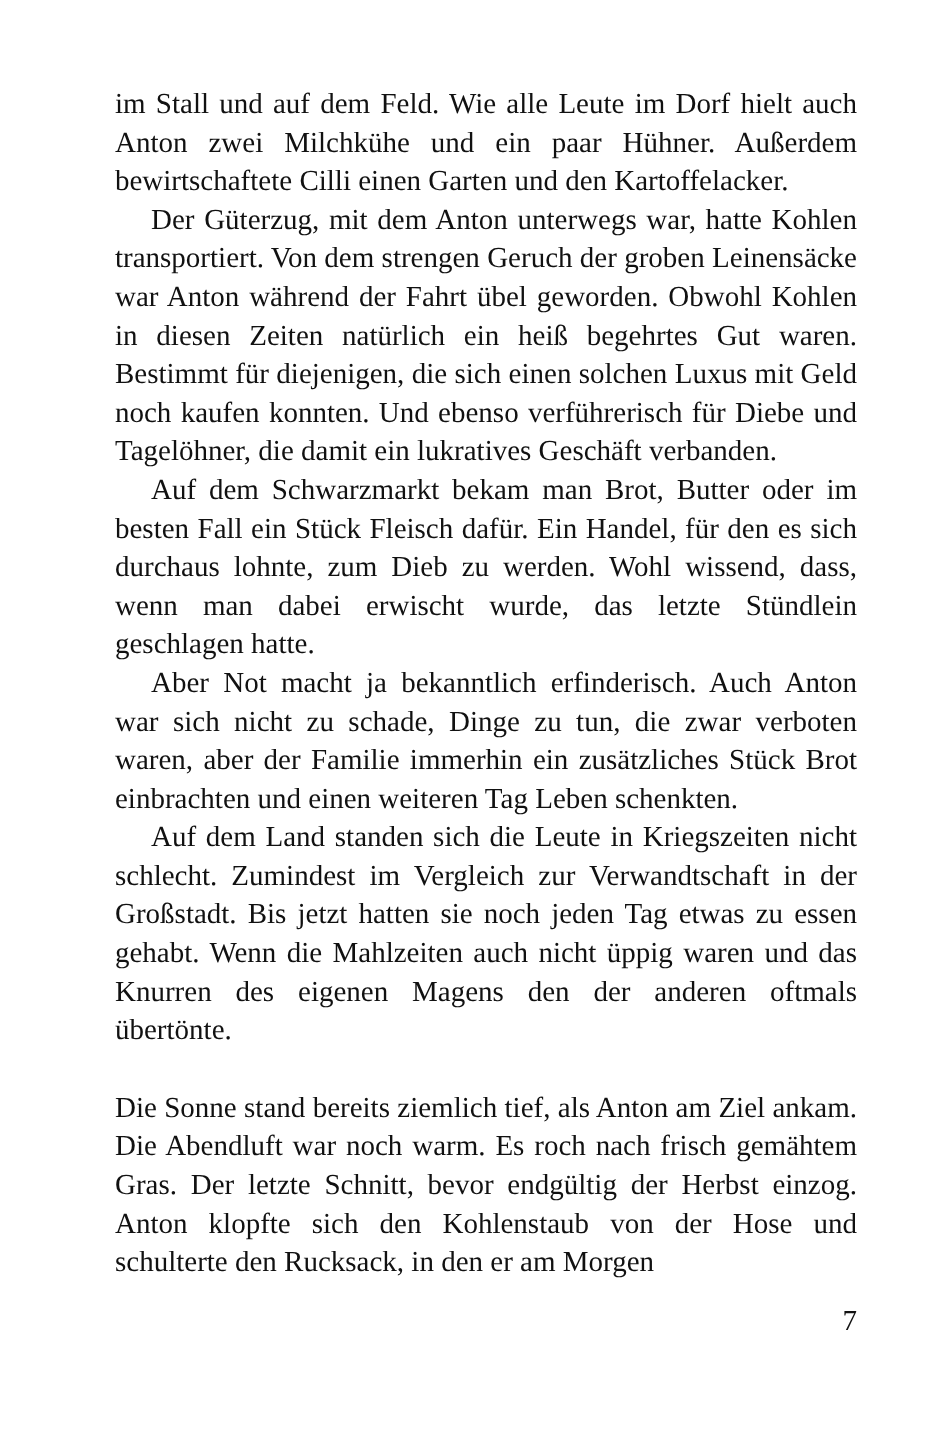im Stall und auf dem Feld. Wie alle Leute im Dorf hielt auch Anton zwei Milchkühe und ein paar Hühner. Außerdem bewirtschaftete Cilli einen Garten und den Kartoffelacker.
Der Güterzug, mit dem Anton unterwegs war, hatte Kohlen transportiert. Von dem strengen Geruch der groben Leinensäcke war Anton während der Fahrt übel geworden. Obwohl Kohlen in diesen Zeiten natürlich ein heiß begehrtes Gut waren. Bestimmt für diejenigen, die sich einen solchen Luxus mit Geld noch kaufen konnten. Und ebenso verführerisch für Diebe und Tagelöhner, die damit ein lukratives Geschäft verbanden.
Auf dem Schwarzmarkt bekam man Brot, Butter oder im besten Fall ein Stück Fleisch dafür. Ein Handel, für den es sich durchaus lohnte, zum Dieb zu werden. Wohl wissend, dass, wenn man dabei erwischt wurde, das letzte Stündlein geschlagen hatte.
Aber Not macht ja bekanntlich erfinderisch. Auch Anton war sich nicht zu schade, Dinge zu tun, die zwar verboten waren, aber der Familie immerhin ein zusätzliches Stück Brot einbrachten und einen weiteren Tag Leben schenkten.
Auf dem Land standen sich die Leute in Kriegszeiten nicht schlecht. Zumindest im Vergleich zur Verwandtschaft in der Großstadt. Bis jetzt hatten sie noch jeden Tag etwas zu essen gehabt. Wenn die Mahlzeiten auch nicht üppig waren und das Knurren des eigenen Magens den der anderen oftmals übertönte.
Die Sonne stand bereits ziemlich tief, als Anton am Ziel ankam. Die Abendluft war noch warm. Es roch nach frisch gemähtem Gras. Der letzte Schnitt, bevor endgültig der Herbst einzog. Anton klopfte sich den Kohlenstaub von der Hose und schulterte den Rucksack, in den er am Morgen
7